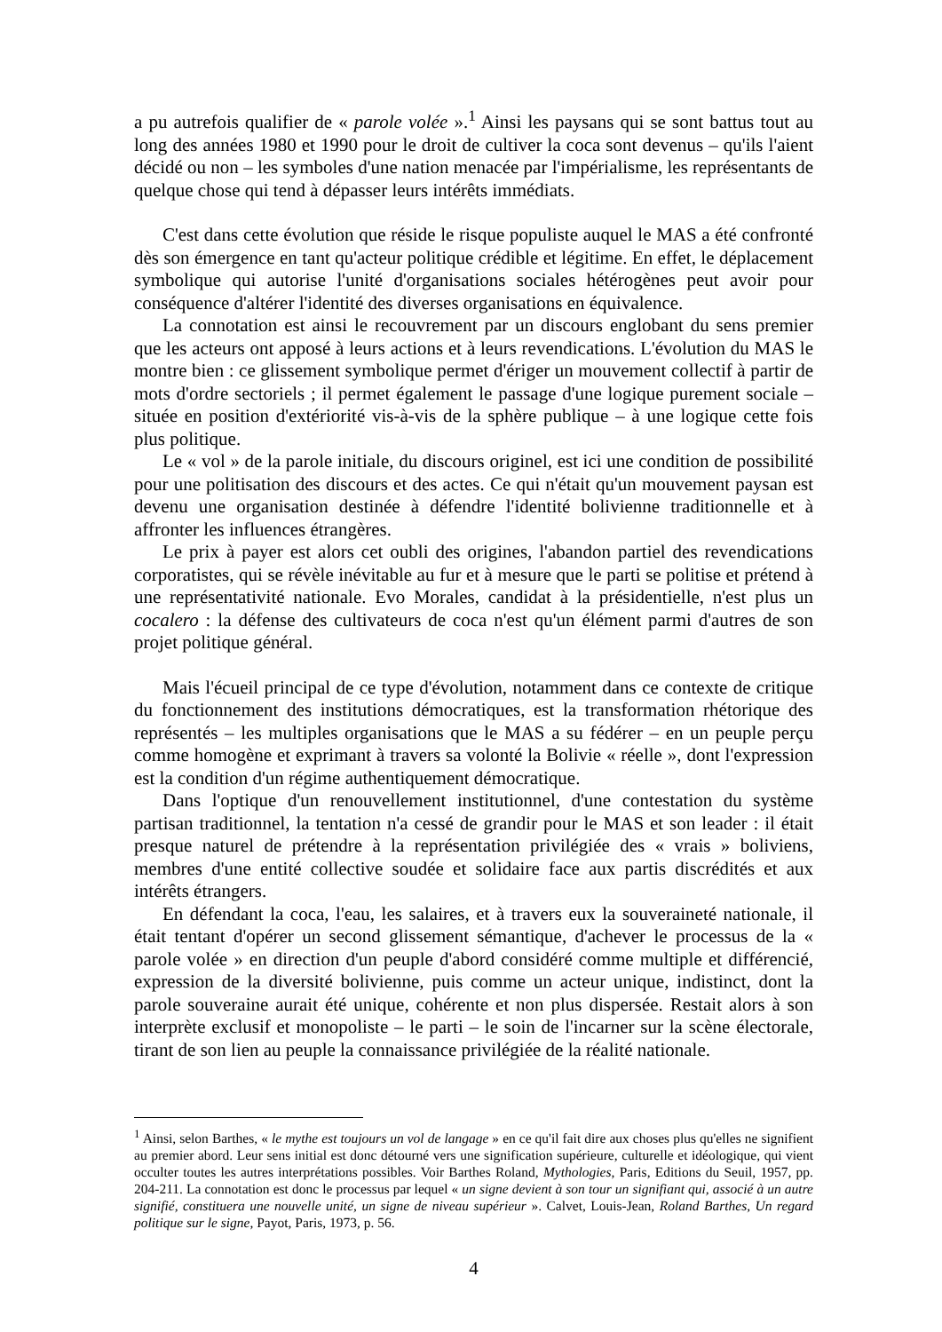a pu autrefois qualifier de « parole volée ».<sup>1</sup> Ainsi les paysans qui se sont battus tout au long des années 1980 et 1990 pour le droit de cultiver la coca sont devenus – qu'ils l'aient décidé ou non – les symboles d'une nation menacée par l'impérialisme, les représentants de quelque chose qui tend à dépasser leurs intérêts immédiats.
C'est dans cette évolution que réside le risque populiste auquel le MAS a été confronté dès son émergence en tant qu'acteur politique crédible et légitime. En effet, le déplacement symbolique qui autorise l'unité d'organisations sociales hétérogènes peut avoir pour conséquence d'altérer l'identité des diverses organisations en équivalence.
La connotation est ainsi le recouvrement par un discours englobant du sens premier que les acteurs ont apposé à leurs actions et à leurs revendications. L'évolution du MAS le montre bien : ce glissement symbolique permet d'ériger un mouvement collectif à partir de mots d'ordre sectoriels ; il permet également le passage d'une logique purement sociale – située en position d'extériorité vis-à-vis de la sphère publique – à une logique cette fois plus politique.
Le « vol » de la parole initiale, du discours originel, est ici une condition de possibilité pour une politisation des discours et des actes. Ce qui n'était qu'un mouvement paysan est devenu une organisation destinée à défendre l'identité bolivienne traditionnelle et à affronter les influences étrangères.
Le prix à payer est alors cet oubli des origines, l'abandon partiel des revendications corporatistes, qui se révèle inévitable au fur et à mesure que le parti se politise et prétend à une représentativité nationale. Evo Morales, candidat à la présidentielle, n'est plus un cocalero : la défense des cultivateurs de coca n'est qu'un élément parmi d'autres de son projet politique général.
Mais l'écueil principal de ce type d'évolution, notamment dans ce contexte de critique du fonctionnement des institutions démocratiques, est la transformation rhétorique des représentés – les multiples organisations que le MAS a su fédérer – en un peuple perçu comme homogène et exprimant à travers sa volonté la Bolivie « réelle », dont l'expression est la condition d'un régime authentiquement démocratique.
Dans l'optique d'un renouvellement institutionnel, d'une contestation du système partisan traditionnel, la tentation n'a cessé de grandir pour le MAS et son leader : il était presque naturel de prétendre à la représentation privilégiée des « vrais » boliviens, membres d'une entité collective soudée et solidaire face aux partis discrédités et aux intérêts étrangers.
En défendant la coca, l'eau, les salaires, et à travers eux la souveraineté nationale, il était tentant d'opérer un second glissement sémantique, d'achever le processus de la « parole volée » en direction d'un peuple d'abord considéré comme multiple et différencié, expression de la diversité bolivienne, puis comme un acteur unique, indistinct, dont la parole souveraine aurait été unique, cohérente et non plus dispersée. Restait alors à son interprète exclusif et monopoliste – le parti – le soin de l'incarner sur la scène électorale, tirant de son lien au peuple la connaissance privilégiée de la réalité nationale.
<sup>1</sup> Ainsi, selon Barthes, « le mythe est toujours un vol de langage » en ce qu'il fait dire aux choses plus qu'elles ne signifient au premier abord. Leur sens initial est donc détourné vers une signification supérieure, culturelle et idéologique, qui vient occulter toutes les autres interprétations possibles. Voir Barthes Roland, Mythologies, Paris, Editions du Seuil, 1957, pp. 204-211. La connotation est donc le processus par lequel « un signe devient à son tour un signifiant qui, associé à un autre signifié, constituera une nouvelle unité, un signe de niveau supérieur ». Calvet, Louis-Jean, Roland Barthes, Un regard politique sur le signe, Payot, Paris, 1973, p. 56.
4